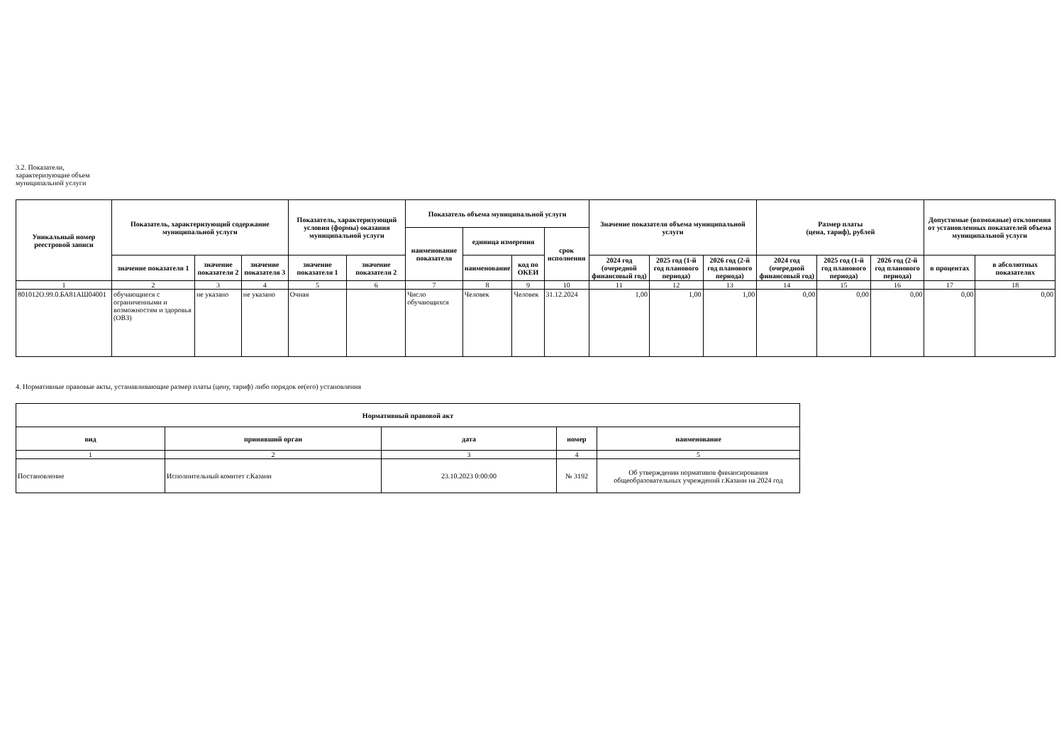3.2. Показатели,
характеризующие объем
муниципальной услуги
| Уникальный номер реестровой записи | Показатель, характеризующий содержание муниципальной услуги | | | Показатель, характеризующий условия (формы) оказания муниципальной услуги | | Показатель объема муниципальной услуги | | | | Значение показателя объема муниципальной услуги | | | Размер платы (цена, тариф), рублей | | | Допустимые (возможные) отклонения от установленных показателей объема муниципальной услуги | |
| --- | --- | --- | --- | --- | --- | --- | --- | --- | --- | --- | --- | --- | --- | --- | --- | --- | --- |
| | | | | | | наименование показателя | единица измерения | | срок исполнения | | | | | | | | |
| | значение показателя 1 | значение показателя 2 | значение показателя 3 | значение показателя 1 | значение показателя 2 | | наименование | код по ОКЕИ | | 2024 год (очередной финансовый год) | 2025 год (1-й год планового периода) | 2026 год (2-й год планового периода) | 2024 год (очередной финансовый год) | 2025 год (1-й год планового периода) | 2026 год (2-й год планового периода) | в процентах | в абсолютных показателях |
| 1 | 2 | 3 | 4 | 5 | 6 | 7 | 8 | 9 | 10 | 11 | 12 | 13 | 14 | 15 | 16 | 17 | 18 |
| 801012О.99.0.БА81АШ04001 | обучающиеся с ограниченными и возможностям и здоровья (ОВЗ) | не указано | не указано | Очная | | Число обучающихся | Человек | Человек | 31.12.2024 | 1,00 | 1,00 | 1,00 | 0,00 | 0,00 | 0,00 | 0,00 | 0,00 |
4. Нормативные правовые акты, устанавливающие размер платы (цену, тариф) либо порядок ее(его) установления
| Нормативный правовой акт | | | | |
| --- | --- | --- | --- | --- |
| вид | принявший орган | дата | номер | наименование |
| 1 | 2 | 3 | 4 | 5 |
| Постановление | Исполнительный комитет г.Казани | 23.10.2023 0:00:00 | № 3192 | Об утверждении нормативов финансирования общеобразовательных учреждений г.Казани на 2024 год |